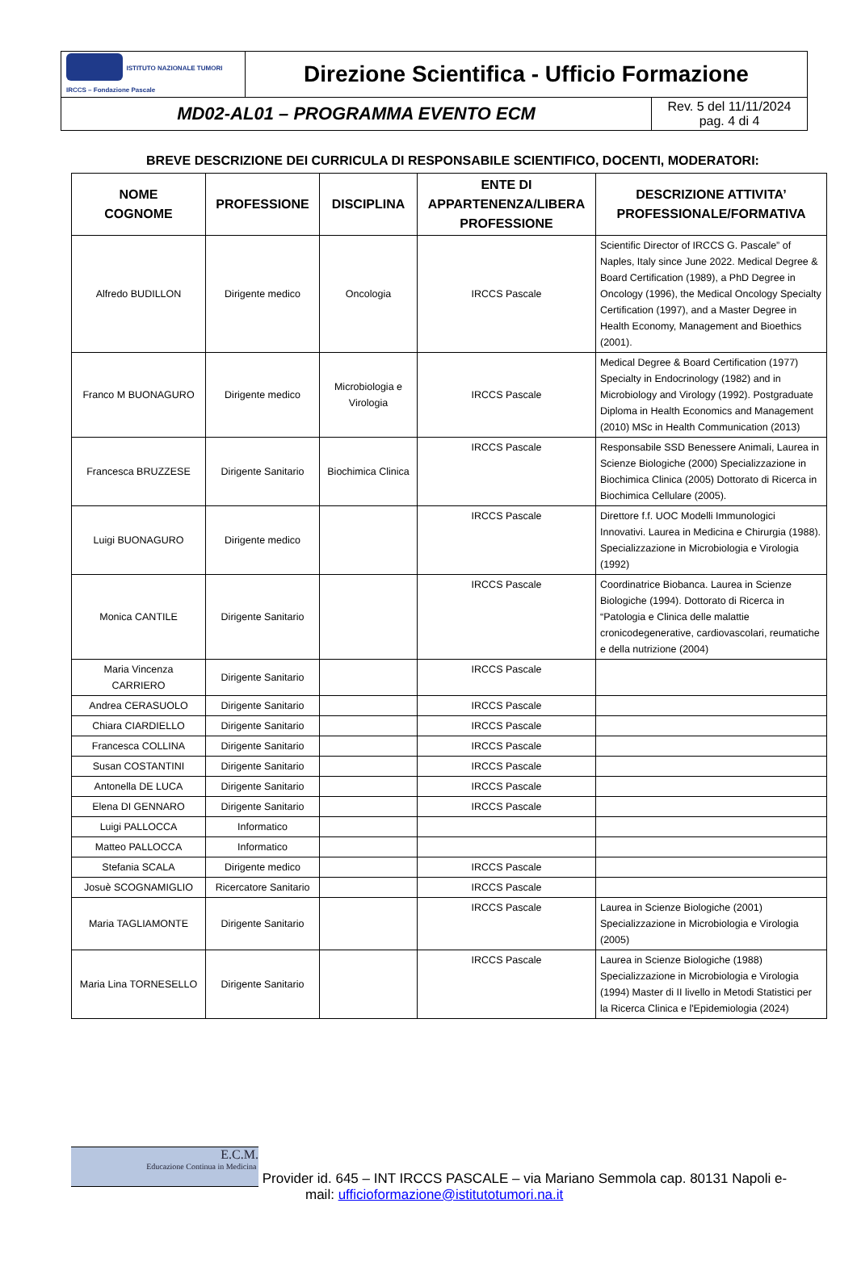| ISTITUTO NAZIONALE TUMORI IRCCS – Fondazione Pascale | Direzione Scientifica - Ufficio Formazione | |
| MD02-AL01 – PROGRAMMA EVENTO ECM | | Rev. 5 del 11/11/2024 pag. 4 di 4 |
BREVE DESCRIZIONE DEI CURRICULA DI RESPONSABILE SCIENTIFICO, DOCENTI, MODERATORI:
| NOME COGNOME | PROFESSIONE | DISCIPLINA | ENTE DI APPARTENENZA/LIBERA PROFESSIONE | DESCRIZIONE ATTIVITA’ PROFESSIONALE/FORMATIVA |
| --- | --- | --- | --- | --- |
| Alfredo BUDILLON | Dirigente medico | Oncologia | IRCCS Pascale | Scientific Director of IRCCS G. Pascale” of Naples, Italy since June 2022. Medical Degree & Board Certification (1989), a PhD Degree in Oncology (1996), the Medical Oncology Specialty Certification (1997), and a Master Degree in Health Economy, Management and Bioethics (2001). |
| Franco M BUONAGURO | Dirigente medico | Microbiologia e Virologia | IRCCS Pascale | Medical Degree & Board Certification (1977) Specialty in Endocrinology (1982) and in Microbiology and Virology (1992). Postgraduate Diploma in Health Economics and Management (2010) MSc in Health Communication (2013) |
| Francesca BRUZZESE | Dirigente Sanitario | Biochimica Clinica | IRCCS Pascale | Responsabile SSD Benessere Animali, Laurea in Scienze Biologiche (2000) Specializzazione in Biochimica Clinica (2005) Dottorato di Ricerca in Biochimica Cellulare (2005). |
| Luigi BUONAGURO | Dirigente medico | | IRCCS Pascale | Direttore f.f. UOC Modelli Immunologici Innovativi. Laurea in Medicina e Chirurgia (1988). Specializzazione in Microbiologia e Virologia (1992) |
| Monica CANTILE | Dirigente Sanitario | | IRCCS Pascale | Coordinatrice Biobanca. Laurea in Scienze Biologiche (1994). Dottorato di Ricerca in “Patologia e Clinica delle malattie cronicodegenerative, cardiovascolari, reumatiche e della nutrizione (2004) |
| Maria Vincenza CARRIERO | Dirigente Sanitario | | IRCCS Pascale | |
| Andrea CERASUOLO | Dirigente Sanitario | | IRCCS Pascale | |
| Chiara CIARDIELLO | Dirigente Sanitario | | IRCCS Pascale | |
| Francesca COLLINA | Dirigente Sanitario | | IRCCS Pascale | |
| Susan COSTANTINI | Dirigente Sanitario | | IRCCS Pascale | |
| Antonella DE LUCA | Dirigente Sanitario | | IRCCS Pascale | |
| Elena DI GENNARO | Dirigente Sanitario | | IRCCS Pascale | |
| Luigi PALLOCCA | Informatico | | | |
| Matteo PALLOCCA | Informatico | | | |
| Stefania SCALA | Dirigente medico | | IRCCS Pascale | |
| Josuè SCOGNAMIGLIO | Ricercatore Sanitario | | IRCCS Pascale | |
| Maria TAGLIAMONTE | Dirigente Sanitario | | IRCCS Pascale | Laurea in Scienze Biologiche (2001) Specializzazione in Microbiologia e Virologia (2005) |
| Maria Lina TORNESELLO | Dirigente Sanitario | | IRCCS Pascale | Laurea in Scienze Biologiche (1988) Specializzazione in Microbiologia e Virologia (1994) Master di II livello in Metodi Statistici per la Ricerca Clinica e l'Epidemiologia (2024) |
E.C.M.
Educazione Continua in Medicina Provider id. 645 – INT IRCCS PASCALE – via Mariano Semmola cap. 80131 Napoli e-
mail: ufficioformazione@istitutotumori.na.it